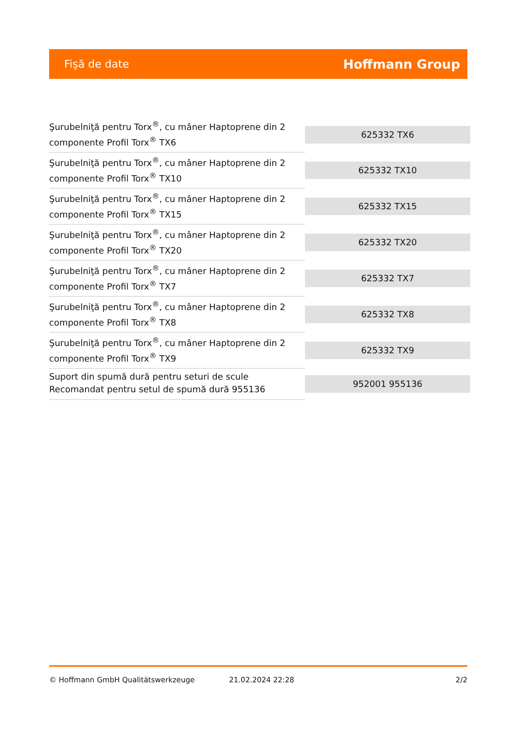Fişă de date Hoffmann Group
| Şurubelniţă pentru Torx<sup>®</sup>, cu mâner Haptoprene din 2 componente Profil Torx<sup>®</sup> TX6 | 625332 TX6 |
| Şurubelniţă pentru Torx<sup>®</sup>, cu mâner Haptoprene din 2 componente Profil Torx<sup>®</sup> TX10 | 625332 TX10 |
| Şurubelniţă pentru Torx<sup>®</sup>, cu mâner Haptoprene din 2 componente Profil Torx<sup>®</sup> TX15 | 625332 TX15 |
| Şurubelniţă pentru Torx<sup>®</sup>, cu mâner Haptoprene din 2 componente Profil Torx<sup>®</sup> TX20 | 625332 TX20 |
| Şurubelniţă pentru Torx<sup>®</sup>, cu mâner Haptoprene din 2 componente Profil Torx<sup>®</sup> TX7 | 625332 TX7 |
| Şurubelniţă pentru Torx<sup>®</sup>, cu mâner Haptoprene din 2 componente Profil Torx<sup>®</sup> TX8 | 625332 TX8 |
| Şurubelniţă pentru Torx<sup>®</sup>, cu mâner Haptoprene din 2 componente Profil Torx<sup>®</sup> TX9 | 625332 TX9 |
| Suport din spumă dură pentru seturi de scule Recomandat pentru setul de spumă dură 955136 | 952001 955136 |
© Hoffmann GmbH Qualitätswerkzeuge 21.02.2024 22:28 2/2